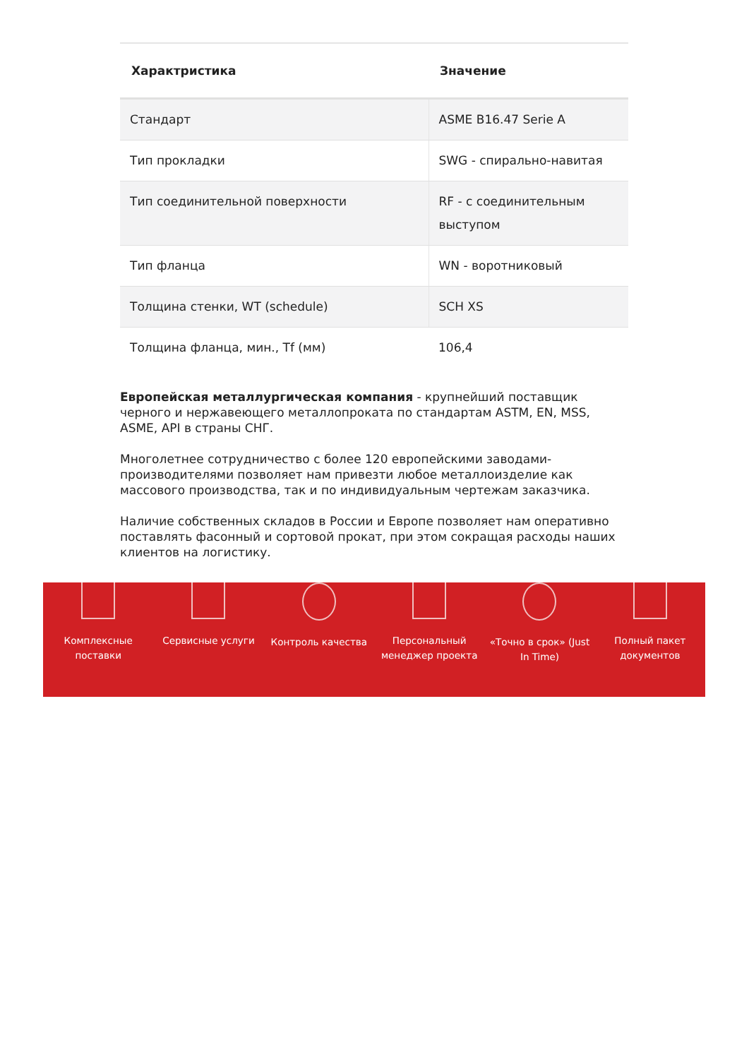| Характристика | Значение |
| --- | --- |
| Стандарт | ASME B16.47 Serie A |
| Тип прокладки | SWG - спирально-навитая |
| Тип соединительной поверхности | RF - с соединительным выступом |
| Тип фланца | WN - воротниковый |
| Толщина стенки, WT (schedule) | SCH XS |
| Толщина фланца, мин., Tf (мм) | 106,4 |
Европейская металлургическая компания - крупнейший поставщик черного и нержавеющего металлопроката по стандартам ASTM, EN, MSS, ASME, API в страны СНГ.
Многолетнее сотрудничество с более 120 европейскими заводами-производителями позволяет нам привезти любое металлоизделие как массового производства, так и по индивидуальным чертежам заказчика.
Наличие собственных складов в России и Европе позволяет нам оперативно поставлять фасонный и сортовой прокат, при этом сокращая расходы наших клиентов на логистику.
Комплексные
поставки
Сервисные услуги Контроль качества Персональный
менеджер проекта
«Точно в срок» (Just
In Time)
Полный пакет
документов